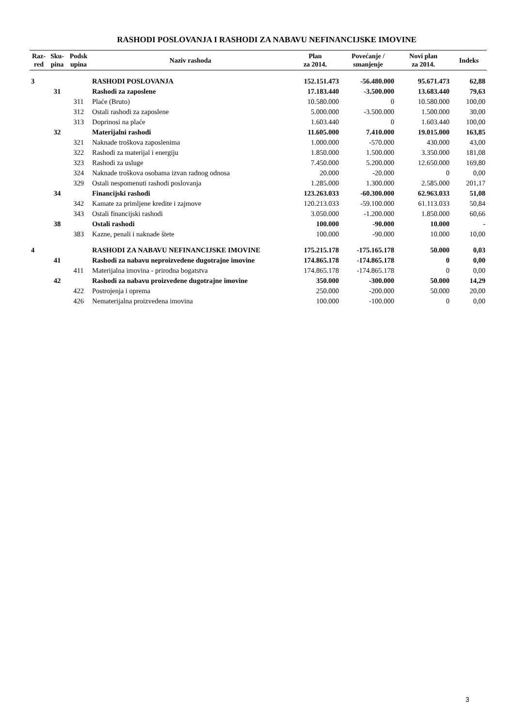RASHODI POSLOVANJA I RASHODI ZA NABAVU NEFINANCIJSKE IMOVINE
| Raz- red | Sku- pina | Podsk upina | Naziv rashoda | Plan za 2014. | Povećanje / smanjenje | Novi plan za 2014. | Indeks |
| --- | --- | --- | --- | --- | --- | --- | --- |
| 3 | | | RASHODI POSLOVANJA | 152.151.473 | -56.480.000 | 95.671.473 | 62,88 |
| | 31 | | Rashodi za zaposlene | 17.183.440 | -3.500.000 | 13.683.440 | 79,63 |
| | | 311 | Plaće (Bruto) | 10.580.000 | 0 | 10.580.000 | 100,00 |
| | | 312 | Ostali rashodi za zaposlene | 5.000.000 | -3.500.000 | 1.500.000 | 30,00 |
| | | 313 | Doprinosi na plaće | 1.603.440 | 0 | 1.603.440 | 100,00 |
| | 32 | | Materijalni rashodi | 11.605.000 | 7.410.000 | 19.015.000 | 163,85 |
| | | 321 | Naknade troškova zaposlenima | 1.000.000 | -570.000 | 430.000 | 43,00 |
| | | 322 | Rashodi za materijal i energiju | 1.850.000 | 1.500.000 | 3.350.000 | 181,08 |
| | | 323 | Rashodi za usluge | 7.450.000 | 5.200.000 | 12.650.000 | 169,80 |
| | | 324 | Naknade troškova osobama izvan radnog odnosa | 20.000 | -20.000 | 0 | 0,00 |
| | | 329 | Ostali nespomenuti rashodi poslovanja | 1.285.000 | 1.300.000 | 2.585.000 | 201,17 |
| | 34 | | Financijski rashodi | 123.263.033 | -60.300.000 | 62.963.033 | 51,08 |
| | | 342 | Kamate za primljene kredite i zajmove | 120.213.033 | -59.100.000 | 61.113.033 | 50,84 |
| | | 343 | Ostali financijski rashodi | 3.050.000 | -1.200.000 | 1.850.000 | 60,66 |
| | 38 | | Ostali rashodi | 100.000 | -90.000 | 10.000 | - |
| | | 383 | Kazne, penali i naknade štete | 100.000 | -90.000 | 10.000 | 10,00 |
| 4 | | | RASHODI ZA NABAVU NEFINANCIJSKE IMOVINE | 175.215.178 | -175.165.178 | 50.000 | 0,03 |
| | 41 | | Rashodi za nabavu neproizvedene dugotrajne imovine | 174.865.178 | -174.865.178 | 0 | 0,00 |
| | | 411 | Materijalna imovina - prirodna bogatstva | 174.865.178 | -174.865.178 | 0 | 0,00 |
| | 42 | | Rashodi za nabavu proizvedene dugotrajne imovine | 350.000 | -300.000 | 50.000 | 14,29 |
| | | 422 | Postrojenja i oprema | 250.000 | -200.000 | 50.000 | 20,00 |
| | | 426 | Nematerijalna proizvedena imovina | 100.000 | -100.000 | 0 | 0,00 |
3